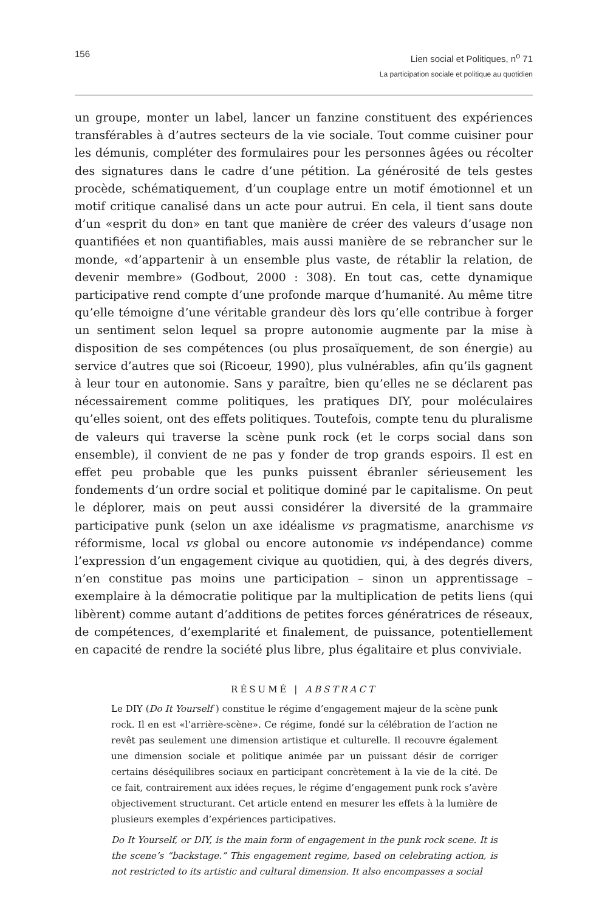156
Lien social et Politiques, n<sup>o</sup> 71
La participation sociale et politique au quotidien
un groupe, monter un label, lancer un fanzine constituent des expériences transférables à d’autres secteurs de la vie sociale. Tout comme cuisiner pour les démunis, compléter des formulaires pour les personnes âgées ou récolter des signatures dans le cadre d’une pétition. La générosité de tels gestes procède, schématiquement, d’un couplage entre un motif émotionnel et un motif critique canalisé dans un acte pour autrui. En cela, il tient sans doute d’un «esprit du don» en tant que manière de créer des valeurs d’usage non quantifiées et non quantifiables, mais aussi manière de se rebrancher sur le monde, «d’appartenir à un ensemble plus vaste, de rétablir la relation, de devenir membre» (Godbout, 2000 : 308). En tout cas, cette dynamique participative rend compte d’une profonde marque d’humanité. Au même titre qu’elle témoigne d’une véritable grandeur dès lors qu’elle contribue à forger un sentiment selon lequel sa propre autonomie augmente par la mise à disposition de ses compétences (ou plus prosaïquement, de son énergie) au service d’autres que soi (Ricoeur, 1990), plus vulnérables, afin qu’ils gagnent à leur tour en autonomie. Sans y paraître, bien qu’elles ne se déclarent pas nécessairement comme politiques, les pratiques DIY, pour moléculaires qu’elles soient, ont des effets politiques. Toutefois, compte tenu du pluralisme de valeurs qui traverse la scène punk rock (et le corps social dans son ensemble), il convient de ne pas y fonder de trop grands espoirs. Il est en effet peu probable que les punks puissent ébranler sérieusement les fondements d’un ordre social et politique dominé par le capitalisme. On peut le déplorer, mais on peut aussi considérer la diversité de la grammaire participative punk (selon un axe idéalisme vs pragmatisme, anarchisme vs réformisme, local vs global ou encore autonomie vs indépendance) comme l’expression d’un engagement civique au quotidien, qui, à des degrés divers, n’en constitue pas moins une participation – sinon un apprentissage – exemplaire à la démocratie politique par la multiplication de petits liens (qui libèrent) comme autant d’additions de petites forces génératrices de réseaux, de compétences, d’exemplarité et finalement, de puissance, potentiellement en capacité de rendre la société plus libre, plus égalitaire et plus conviviale.
RÉSUMÉ | ABSTRACT
Le DIY (Do It Yourself ) constitue le régime d’engagement majeur de la scène punk rock. Il en est «l’arrière-scène». Ce régime, fondé sur la célébration de l’action ne revêt pas seulement une dimension artistique et culturelle. Il recouvre également une dimension sociale et politique animée par un puissant désir de corriger certains déséquilibres sociaux en participant concrètement à la vie de la cité. De ce fait, contrairement aux idées reçues, le régime d’engagement punk rock s’avère objectivement structurant. Cet article entend en mesurer les effets à la lumière de plusieurs exemples d’expériences participatives.
Do It Yourself, or DIY, is the main form of engagement in the punk rock scene. It is the scene’s “backstage.” This engagement regime, based on celebrating action, is not restricted to its artistic and cultural dimension. It also encompasses a social